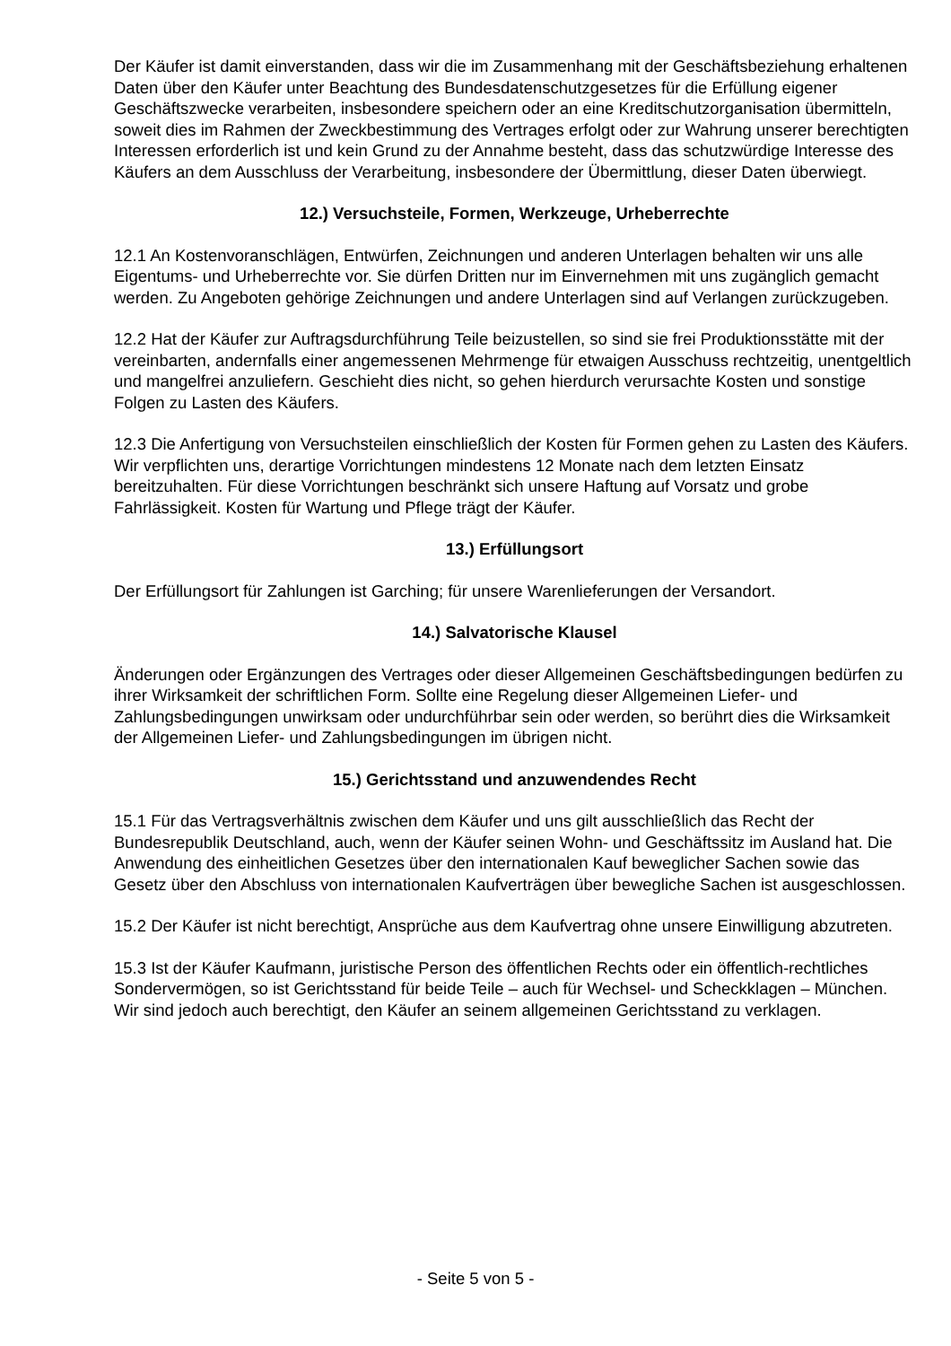Der Käufer ist damit einverstanden, dass wir die im Zusammenhang mit der Geschäftsbeziehung erhaltenen Daten über den Käufer unter Beachtung des Bundesdatenschutzgesetzes für die Erfüllung eigener Geschäftszwecke verarbeiten, insbesondere speichern oder an eine Kreditschutzorganisation übermitteln, soweit dies im Rahmen der Zweckbestimmung des Vertrages erfolgt oder zur Wahrung unserer berechtigten Interessen erforderlich ist und kein Grund zu der Annahme besteht, dass das schutzwürdige Interesse des Käufers an dem Ausschluss der Verarbeitung, insbesondere der Übermittlung, dieser Daten überwiegt.
12.) Versuchsteile, Formen, Werkzeuge, Urheberrechte
12.1 An Kostenvoranschlägen, Entwürfen, Zeichnungen und anderen Unterlagen behalten wir uns alle Eigentums- und Urheberrechte vor. Sie dürfen Dritten nur im Einvernehmen mit uns zugänglich gemacht werden. Zu Angeboten gehörige Zeichnungen und andere Unterlagen sind auf Verlangen zurückzugeben.
12.2 Hat der Käufer zur Auftragsdurchführung Teile beizustellen, so sind sie frei Produktionsstätte mit der vereinbarten, andernfalls einer angemessenen Mehrmenge für etwaigen Ausschuss rechtzeitig, unentgeltlich und mangelfrei anzuliefern. Geschieht dies nicht, so gehen hierdurch verursachte Kosten und sonstige Folgen zu Lasten des Käufers.
12.3 Die Anfertigung von Versuchsteilen einschließlich der Kosten für Formen gehen zu Lasten des Käufers. Wir verpflichten uns, derartige Vorrichtungen mindestens 12 Monate nach dem letzten Einsatz bereitzuhalten. Für diese Vorrichtungen beschränkt sich unsere Haftung auf Vorsatz und grobe Fahrlässigkeit. Kosten für Wartung und Pflege trägt der Käufer.
13.) Erfüllungsort
Der Erfüllungsort für Zahlungen ist Garching; für unsere Warenlieferungen der Versandort.
14.) Salvatorische Klausel
Änderungen oder Ergänzungen des Vertrages oder dieser Allgemeinen Geschäftsbedingungen bedürfen zu ihrer Wirksamkeit der schriftlichen Form. Sollte eine Regelung dieser Allgemeinen Liefer- und Zahlungsbedingungen unwirksam oder undurchführbar sein oder werden, so berührt dies die Wirksamkeit der Allgemeinen Liefer- und Zahlungsbedingungen im übrigen nicht.
15.) Gerichtsstand und anzuwendendes Recht
15.1 Für das Vertragsverhältnis zwischen dem Käufer und uns gilt ausschließlich das Recht der Bundesrepublik Deutschland, auch, wenn der Käufer seinen Wohn- und Geschäftssitz im Ausland hat. Die Anwendung des einheitlichen Gesetzes über den internationalen Kauf beweglicher Sachen sowie das Gesetz über den Abschluss von internationalen Kaufverträgen über bewegliche Sachen ist ausgeschlossen.
15.2 Der Käufer ist nicht berechtigt, Ansprüche aus dem Kaufvertrag ohne unsere Einwilligung abzutreten.
15.3 Ist der Käufer Kaufmann, juristische Person des öffentlichen Rechts oder ein öffentlich-rechtliches Sondervermögen, so ist Gerichtsstand für beide Teile – auch für Wechsel- und Scheckklagen – München. Wir sind jedoch auch berechtigt, den Käufer an seinem allgemeinen Gerichtsstand zu verklagen.
- Seite 5 von 5 -